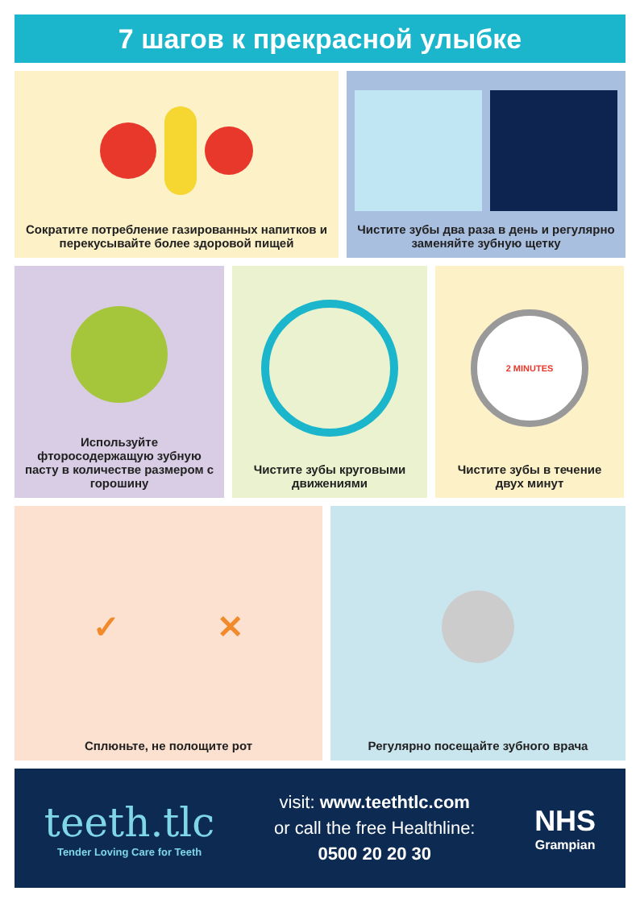7 шагов к прекрасной улыбке
Сократите потребление газированных напитков и перекусывайте более здоровой пищей
Чистите зубы два раза в день и регулярно заменяйте зубную щетку
Используйте фторосодержащую зубную пасту в количестве размером с горошину
Чистите зубы круговыми движениями
2 MINUTES
Чистите зубы в течение двух минут
✓ ✕
Сплюньте, не полощите рот
Регулярно посещайте зубного врача
teeth.tlc
Tender Loving Care for Teeth
visit: www.teethtlc.com
or call the free Healthline:
0500 20 20 30
NHS
Grampian